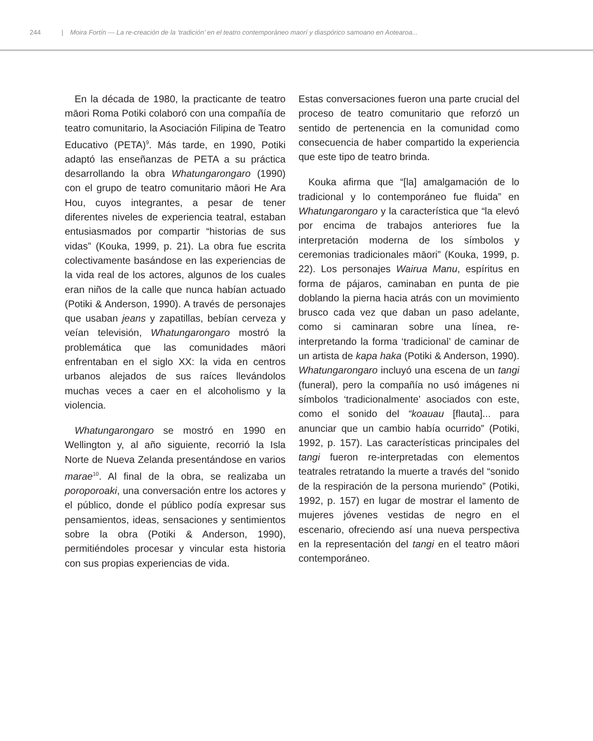244 | Moira Fortín — La re-creación de la ‘tradición’ en el teatro contemporáneo maorí y diaspórico samoano en Aotearoa...
En la década de 1980, la practicante de teatro māori Roma Potiki colaboró con una compañía de teatro comunitario, la Asociación Filipina de Teatro Educativo (PETA)<sup>9</sup>. Más tarde, en 1990, Potiki adaptó las enseñanzas de PETA a su práctica desarrollando la obra Whatungarongaro (1990) con el grupo de teatro comunitario māori He Ara Hou, cuyos integrantes, a pesar de tener diferentes niveles de experiencia teatral, estaban entusiasmados por compartir “historias de sus vidas” (Kouka, 1999, p. 21). La obra fue escrita colectivamente basándose en las experiencias de la vida real de los actores, algunos de los cuales eran niños de la calle que nunca habían actuado (Potiki & Anderson, 1990). A través de personajes que usaban jeans y zapatillas, bebían cerveza y veían televisión, Whatungarongaro mostró la problemática que las comunidades māori enfrentaban en el siglo XX: la vida en centros urbanos alejados de sus raíces llevándolos muchas veces a caer en el alcoholismo y la violencia.
Whatungarongaro se mostró en 1990 en Wellington y, al año siguiente, recorrió la Isla Norte de Nueva Zelanda presentándose en varios marae<sup>10</sup>. Al final de la obra, se realizaba un poroporoaki, una conversación entre los actores y el público, donde el público podía expresar sus pensamientos, ideas, sensaciones y sentimientos sobre la obra (Potiki & Anderson, 1990), permitiéndoles procesar y vincular esta historia con sus propias experiencias de vida.
Estas conversaciones fueron una parte crucial del proceso de teatro comunitario que reforzó un sentido de pertenencia en la comunidad como consecuencia de haber compartido la experiencia que este tipo de teatro brinda.
Kouka afirma que “[la] amalgamación de lo tradicional y lo contemporáneo fue fluida” en Whatungarongaro y la característica que “la elevó por encima de trabajos anteriores fue la interpretación moderna de los símbolos y ceremonias tradicionales māori” (Kouka, 1999, p. 22). Los personajes Wairua Manu, espíritus en forma de pájaros, caminaban en punta de pie doblando la pierna hacia atrás con un movimiento brusco cada vez que daban un paso adelante, como si caminaran sobre una línea, re-interpretando la forma ‘tradicional’ de caminar de un artista de kapa haka (Potiki & Anderson, 1990). Whatungarongaro incluyó una escena de un tangi (funeral), pero la compañía no usó imágenes ni símbolos ‘tradicionalmente’ asociados con este, como el sonido del “koauau [flauta]... para anunciar que un cambio había ocurrido” (Potiki, 1992, p. 157). Las características principales del tangi fueron re-interpretadas con elementos teatrales retratando la muerte a través del “sonido de la respiración de la persona muriendo” (Potiki, 1992, p. 157) en lugar de mostrar el lamento de mujeres jóvenes vestidas de negro en el escenario, ofreciendo así una nueva perspectiva en la representación del tangi en el teatro māori contemporáneo.